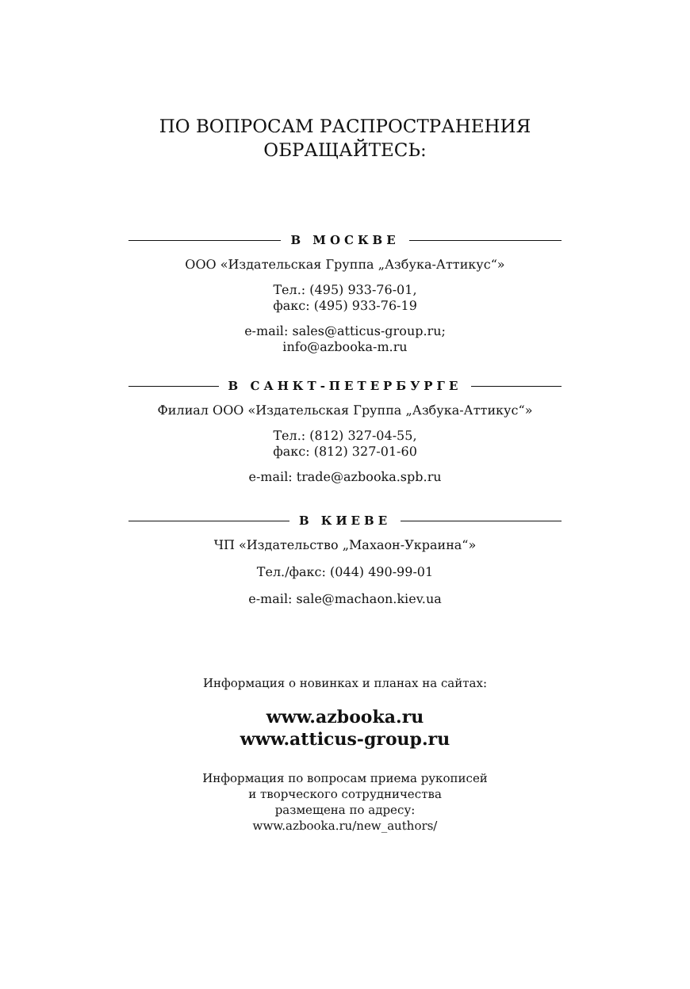ПО ВОПРОСАМ РАСПРОСТРАНЕНИЯ
ОБРАЩАЙТЕСЬ:
В МОСКВЕ
ООО «Издательская Группа „Азбука-Аттикус“»
Тел.: (495) 933-76-01,
факс: (495) 933-76-19
e-mail: sales@atticus-group.ru;
info@azbooka-m.ru
В САНКТ-ПЕТЕРБУРГЕ
Филиал ООО «Издательская Группа „Азбука-Аттикус“»
Тел.: (812) 327-04-55,
факс: (812) 327-01-60
e-mail: trade@azbooka.spb.ru
В КИЕВЕ
ЧП «Издательство „Махаон-Украина“»
Тел./факс: (044) 490-99-01
e-mail: sale@machaon.kiev.ua
Информация о новинках и планах на сайтах:
www.azbooka.ru
www.atticus-group.ru
Информация по вопросам приема рукописей
и творческого сотрудничества
размещена по адресу:
www.azbooka.ru/new_authors/